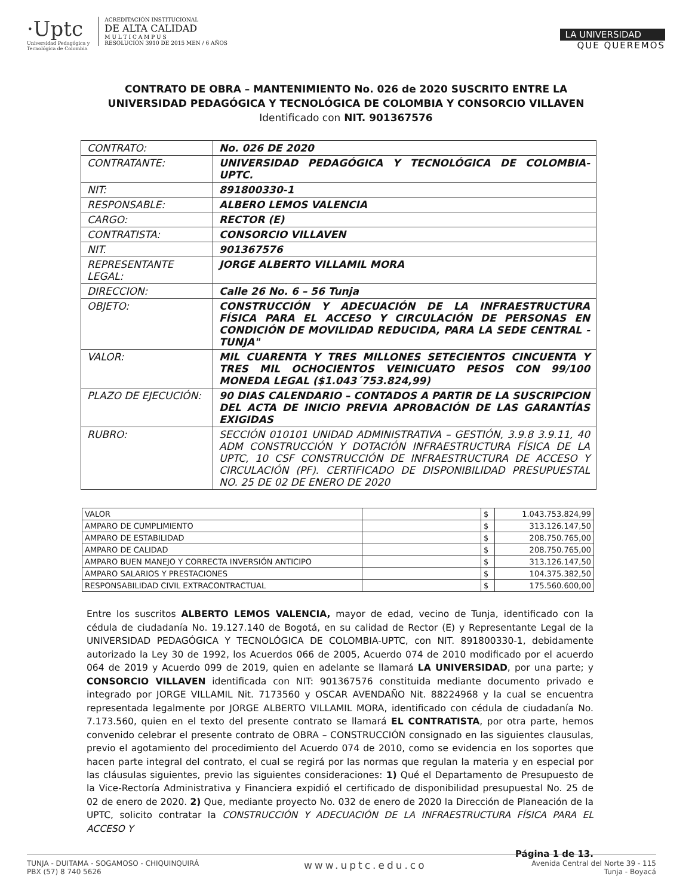·Uptc
Universidad Pedagógica y
Tecnológica de Colombia
ACREDITACIÓN INSTITUCIONAL
DE ALTA CALIDAD
M U L T I C A M P U S
RESOLUCIÓN 3910 DE 2015 MEN / 6 AÑOS
LA UNIVERSIDAD
QUE QUEREMOS
CONTRATO DE OBRA – MANTENIMIENTO No. 026 de 2020 SUSCRITO ENTRE LA UNIVERSIDAD PEDAGÓGICA Y TECNOLÓGICA DE COLOMBIA Y CONSORCIO VILLAVEN Identificado con NIT. 901367576
| CONTRATO: | No. 026 DE 2020 |
| CONTRATANTE: | UNIVERSIDAD PEDAGÓGICA Y TECNOLÓGICA DE COLOMBIA-UPTC. |
| NIT: | 891800330-1 |
| RESPONSABLE: | ALBERO LEMOS VALENCIA |
| CARGO: | RECTOR (E) |
| CONTRATISTA: | CONSORCIO VILLAVEN |
| NIT. | 901367576 |
| REPRESENTANTE LEGAL: | JORGE ALBERTO VILLAMIL MORA |
| DIRECCION: | Calle 26 No. 6 – 56 Tunja |
| OBJETO: | CONSTRUCCIÓN Y ADECUACIÓN DE LA INFRAESTRUCTURA FÍSICA PARA EL ACCESO Y CIRCULACIÓN DE PERSONAS EN CONDICIÓN DE MOVILIDAD REDUCIDA, PARA LA SEDE CENTRAL - TUNJA" |
| VALOR: | MIL CUARENTA Y TRES MILLONES SETECIENTOS CINCUENTA Y TRES MIL OCHOCIENTOS VEINICUATO PESOS CON 99/100 MONEDA LEGAL ($1.043´753.824,99) |
| PLAZO DE EJECUCIÓN: | 90 DIAS CALENDARIO – CONTADOS A PARTIR DE LA SUSCRIPCION DEL ACTA DE INICIO PREVIA APROBACIÓN DE LAS GARANTÍAS EXIGIDAS |
| RUBRO: | SECCIÓN 010101 UNIDAD ADMINISTRATIVA – GESTIÓN, 3.9.8 3.9.11, 40 ADM CONSTRUCCIÓN Y DOTACIÓN INFRAESTRUCTURA FÍSICA DE LA UPTC, 10 CSF CONSTRUCCIÓN DE INFRAESTRUCTURA DE ACCESO Y CIRCULACIÓN (PF). CERTIFICADO DE DISPONIBILIDAD PRESUPUESTAL NO. 25 DE 02 DE ENERO DE 2020 |
| VALOR | | $ | 1.043.753.824,99 |
| AMPARO DE CUMPLIMIENTO | | $ | 313.126.147,50 |
| AMPARO DE ESTABILIDAD | | $ | 208.750.765,00 |
| AMPARO DE CALIDAD | | $ | 208.750.765,00 |
| AMPARO BUEN MANEJO Y CORRECTA INVERSIÓN ANTICIPO | | $ | 313.126.147,50 |
| AMPARO SALARIOS Y PRESTACIONES | | $ | 104.375.382,50 |
| RESPONSABILIDAD CIVIL EXTRACONTRACTUAL | | $ | 175.560.600,00 |
Entre los suscritos ALBERTO LEMOS VALENCIA, mayor de edad, vecino de Tunja, identificado con la cédula de ciudadanía No. 19.127.140 de Bogotá, en su calidad de Rector (E) y Representante Legal de la UNIVERSIDAD PEDAGÓGICA Y TECNOLÓGICA DE COLOMBIA-UPTC, con NIT. 891800330-1, debidamente autorizado la Ley 30 de 1992, los Acuerdos 066 de 2005, Acuerdo 074 de 2010 modificado por el acuerdo 064 de 2019 y Acuerdo 099 de 2019, quien en adelante se llamará LA UNIVERSIDAD, por una parte; y CONSORCIO VILLAVEN identificada con NIT: 901367576 constituida mediante documento privado e integrado por JORGE VILLAMIL Nit. 7173560 y OSCAR AVENDAÑO Nit. 88224968 y la cual se encuentra representada legalmente por JORGE ALBERTO VILLAMIL MORA, identificado con cédula de ciudadanía No. 7.173.560, quien en el texto del presente contrato se llamará EL CONTRATISTA, por otra parte, hemos convenido celebrar el presente contrato de OBRA – CONSTRUCCIÓN consignado en las siguientes clausulas, previo el agotamiento del procedimiento del Acuerdo 074 de 2010, como se evidencia en los soportes que hacen parte integral del contrato, el cual se regirá por las normas que regulan la materia y en especial por las cláusulas siguientes, previo las siguientes consideraciones: 1) Qué el Departamento de Presupuesto de la Vice-Rectoría Administrativa y Financiera expidió el certificado de disponibilidad presupuestal No. 25 de 02 de enero de 2020. 2) Que, mediante proyecto No. 032 de enero de 2020 la Dirección de Planeación de la UPTC, solicito contratar la CONSTRUCCIÓN Y ADECUACIÓN DE LA INFRAESTRUCTURA FÍSICA PARA EL ACCESO Y
Página 1 de 13.
TUNJA - DUITAMA - SOGAMOSO - CHIQUINQUIRÁ
PBX (57) 8 740 5626
www.uptc.edu.co
Avenida Central del Norte 39 - 115
Tunja - Boyacá